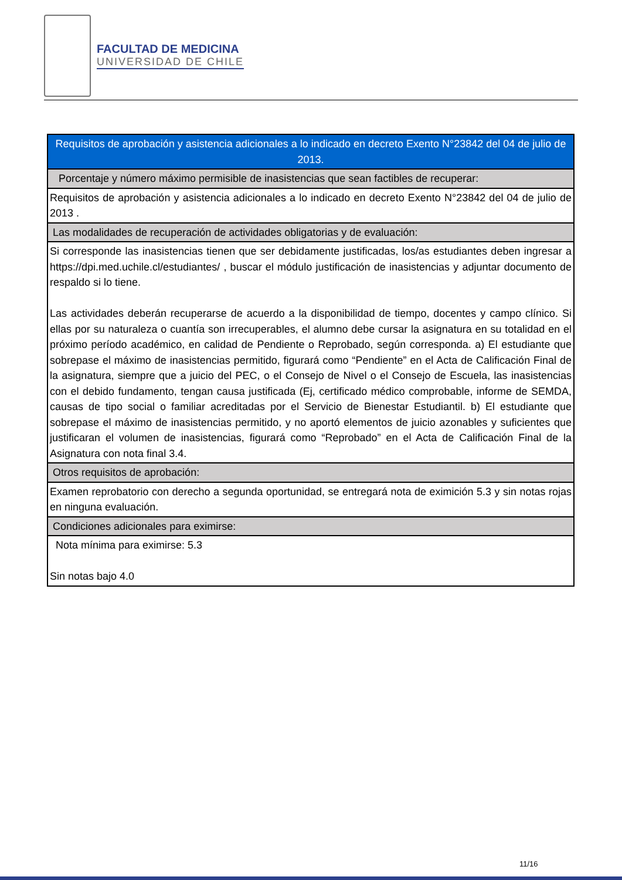FACULTAD DE MEDICINA
UNIVERSIDAD DE CHILE
| Requisitos de aprobación y asistencia adicionales a lo indicado en decreto Exento N°23842 del 04 de julio de 2013. |
| Porcentaje y número máximo permisible de inasistencias que sean factibles de recuperar: |
| Requisitos de aprobación y asistencia adicionales a lo indicado en decreto Exento N°23842 del 04 de julio de 2013 . |
| Las modalidades de recuperación de actividades obligatorias y de evaluación: |
| Si corresponde las inasistencias tienen que ser debidamente justificadas, los/as estudiantes deben ingresar a https://dpi.med.uchile.cl/estudiantes/ , buscar el módulo justificación de inasistencias y adjuntar documento de respaldo si lo tiene. Las actividades deberán recuperarse de acuerdo a la disponibilidad de tiempo, docentes y campo clínico. Si ellas por su naturaleza o cuantía son irrecuperables, el alumno debe cursar la asignatura en su totalidad en el próximo período académico, en calidad de Pendiente o Reprobado, según corresponda. a) El estudiante que sobrepase el máximo de inasistencias permitido, figurará como “Pendiente” en el Acta de Calificación Final de la asignatura, siempre que a juicio del PEC, o el Consejo de Nivel o el Consejo de Escuela, las inasistencias con el debido fundamento, tengan causa justificada (Ej, certificado médico comprobable, informe de SEMDA, causas de tipo social o familiar acreditadas por el Servicio de Bienestar Estudiantil. b) El estudiante que sobrepase el máximo de inasistencias permitido, y no aportó elementos de juicio azonables y suficientes que justificaran el volumen de inasistencias, figurará como “Reprobado” en el Acta de Calificación Final de la Asignatura con nota final 3.4. |
| Otros requisitos de aprobación: |
| Examen reprobatorio con derecho a segunda oportunidad, se entregará nota de eximición 5.3 y sin notas rojas en ninguna evaluación. |
| Condiciones adicionales para eximirse: |
| Nota mínima para eximirse: 5.3 Sin notas bajo 4.0 |
11/16